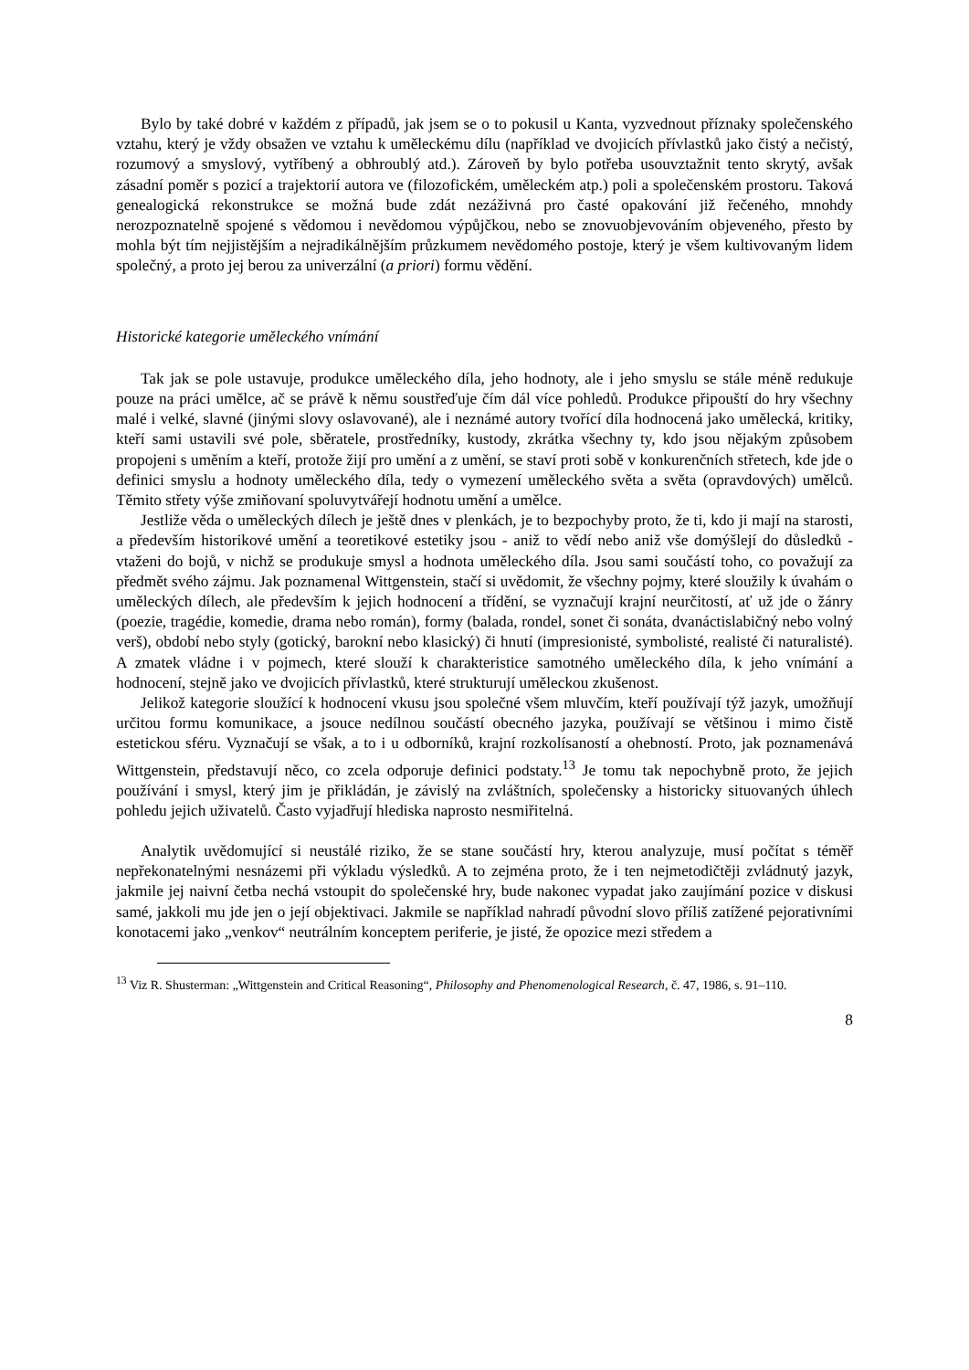Bylo by také dobré v každém z případů, jak jsem se o to pokusil u Kanta, vyzvednout příznaky společenského vztahu, který je vždy obsažen ve vztahu k uměleckému dílu (například ve dvojicích přívlastků jako čistý a nečistý, rozumový a smyslový, vytříbený a obhroublý atd.). Zároveň by bylo potřeba usouvztažnit tento skrytý, avšak zásadní poměr s pozicí a trajektorií autora ve (filozofickém, uměleckém atp.) poli a společenském prostoru. Taková genealogická rekonstrukce se možná bude zdát nezáživná pro časté opakování již řečeného, mnohdy nerozpoznatelně spojené s vědomou i nevědomou výpůjčkou, nebo se znovuobjevováním objeveného, přesto by mohla být tím nejjistějším a nejradikálnějším průzkumem nevědomého postoje, který je všem kultivovaným lidem společný, a proto jej berou za univerzální (a priori) formu vědění.
Historické kategorie uměleckého vnímání
Tak jak se pole ustavuje, produkce uměleckého díla, jeho hodnoty, ale i jeho smyslu se stále méně redukuje pouze na práci umělce, ač se právě k němu soustřeďuje čím dál více pohledů. Produkce připouští do hry všechny malé i velké, slavné (jinými slovy oslavované), ale i neznámé autory tvořící díla hodnocená jako umělecká, kritiky, kteří sami ustavili své pole, sběratele, prostředníky, kustody, zkrátka všechny ty, kdo jsou nějakým způsobem propojeni s uměním a kteří, protože žijí pro umění a z umění, se staví proti sobě v konkurenčních střetech, kde jde o definici smyslu a hodnoty uměleckého díla, tedy o vymezení uměleckého světa a světa (opravdových) umělců. Těmito střety výše zmiňovaní spoluvytvářejí hodnotu umění a umělce.
Jestliže věda o uměleckých dílech je ještě dnes v plenkách, je to bezpochyby proto, že ti, kdo ji mají na starosti, a především historikové umění a teoretikové estetiky jsou - aniž to vědí nebo aniž vše domýšlejí do důsledků - vtaženi do bojů, v nichž se produkuje smysl a hodnota uměleckého díla. Jsou sami součástí toho, co považují za předmět svého zájmu. Jak poznamenal Wittgenstein, stačí si uvědomit, že všechny pojmy, které sloužily k úvahám o uměleckých dílech, ale především k jejich hodnocení a třídění, se vyznačují krajní neurčitostí, ať už jde o žánry (poezie, tragédie, komedie, drama nebo román), formy (balada, rondel, sonet či sonáta, dvanáctislabičný nebo volný verš), období nebo styly (gotický, barokní nebo klasický) či hnutí (impresionisté, symbolisté, realisté či naturalisté). A zmatek vládne i v pojmech, které slouží k charakteristice samotného uměleckého díla, k jeho vnímání a hodnocení, stejně jako ve dvojicích přívlastků, které strukturují uměleckou zkušenost.
Jelikož kategorie sloužící k hodnocení vkusu jsou společné všem mluvčím, kteří používají týž jazyk, umožňují určitou formu komunikace, a jsouce nedílnou součástí obecného jazyka, používají se většinou i mimo čistě estetickou sféru. Vyznačují se však, a to i u odborníků, krajní rozkolísaností a ohebností. Proto, jak poznamenává Wittgenstein, představují něco, co zcela odporuje definici podstaty.<sup>13</sup> Je tomu tak nepochybně proto, že jejich používání i smysl, který jim je přikládán, je závislý na zvláštních, společensky a historicky situovaných úhlech pohledu jejich uživatelů. Často vyjadřují hlediska naprosto nesmiřitelná.
Analytik uvědomující si neustálé riziko, že se stane součástí hry, kterou analyzuje, musí počítat s téměř nepřekonatelnými nesnázemi při výkladu výsledků. A to zejména proto, že i ten nejmetodičtěji zvládnutý jazyk, jakmile jej naivní četba nechá vstoupit do společenské hry, bude nakonec vypadat jako zaujímání pozice v diskusi samé, jakkoli mu jde jen o její objektivaci. Jakmile se například nahradí původní slovo příliš zatížené pejorativními konotacemi jako „venkov“ neutrálním konceptem periferie, je jisté, že opozice mezi středem a
<sup>13</sup> Viz R. Shusterman: „Wittgenstein and Critical Reasoning“, Philosophy and Phenomenological Research, č. 47, 1986, s. 91–110.
8